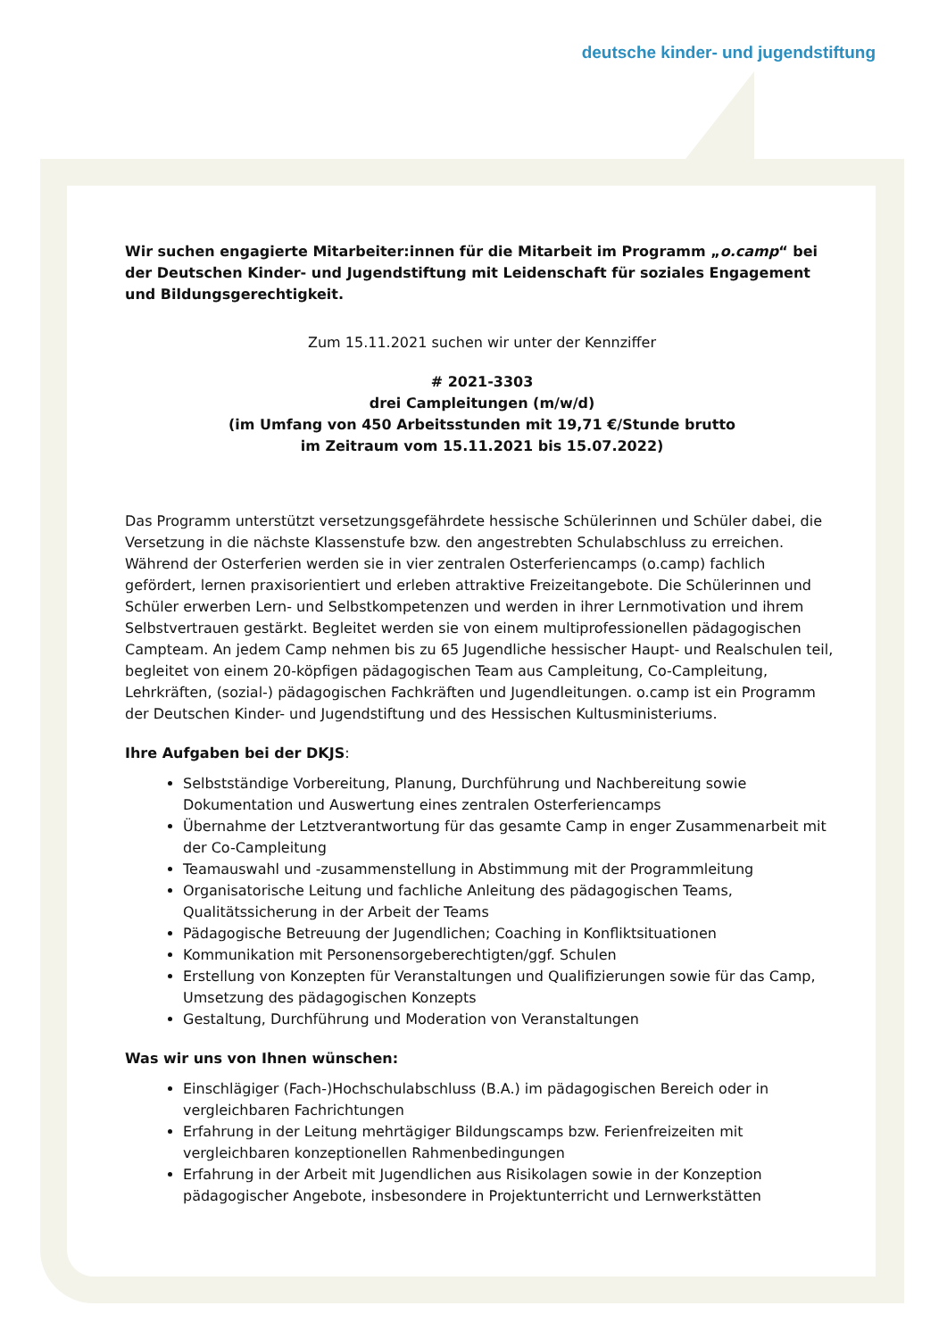deutsche kinder- und jugendstiftung
Wir suchen engagierte Mitarbeiter:innen für die Mitarbeit im Programm „o.camp“ bei der Deutschen Kinder- und Jugendstiftung mit Leidenschaft für soziales Engagement und Bildungsgerechtigkeit.
Zum 15.11.2021 suchen wir unter der Kennziffer
# 2021-3303
drei Campleitungen (m/w/d)
(im Umfang von 450 Arbeitsstunden mit 19,71 €/Stunde brutto
im Zeitraum vom 15.11.2021 bis 15.07.2022)
Das Programm unterstützt versetzungsgefährdete hessische Schülerinnen und Schüler dabei, die Versetzung in die nächste Klassenstufe bzw. den angestrebten Schulabschluss zu erreichen. Während der Osterferien werden sie in vier zentralen Osterferiencamps (o.camp) fachlich gefördert, lernen praxisorientiert und erleben attraktive Freizeitangebote. Die Schülerinnen und Schüler erwerben Lern- und Selbstkompetenzen und werden in ihrer Lernmotivation und ihrem Selbstvertrauen gestärkt. Begleitet werden sie von einem multiprofessionellen pädagogischen Campteam. An jedem Camp nehmen bis zu 65 Jugendliche hessischer Haupt- und Realschulen teil, begleitet von einem 20-köpfigen pädagogischen Team aus Campleitung, Co-Campleitung, Lehrkräften, (sozial-) pädagogischen Fachkräften und Jugendleitungen. o.camp ist ein Programm der Deutschen Kinder- und Jugendstiftung und des Hessischen Kultusministeriums.
Ihre Aufgaben bei der DKJS:
Selbstständige Vorbereitung, Planung, Durchführung und Nachbereitung sowie Dokumentation und Auswertung eines zentralen Osterferiencamps
Übernahme der Letztverantwortung für das gesamte Camp in enger Zusammenarbeit mit der Co-Campleitung
Teamauswahl und -zusammenstellung in Abstimmung mit der Programmleitung
Organisatorische Leitung und fachliche Anleitung des pädagogischen Teams, Qualitätssicherung in der Arbeit der Teams
Pädagogische Betreuung der Jugendlichen; Coaching in Konfliktsituationen
Kommunikation mit Personensorgeberechtigten/ggf. Schulen
Erstellung von Konzepten für Veranstaltungen und Qualifizierungen sowie für das Camp, Umsetzung des pädagogischen Konzepts
Gestaltung, Durchführung und Moderation von Veranstaltungen
Was wir uns von Ihnen wünschen:
Einschlägiger (Fach-)Hochschulabschluss (B.A.) im pädagogischen Bereich oder in vergleichbaren Fachrichtungen
Erfahrung in der Leitung mehrtägiger Bildungscamps bzw. Ferienfreizeiten mit vergleichbaren konzeptionellen Rahmenbedingungen
Erfahrung in der Arbeit mit Jugendlichen aus Risikolagen sowie in der Konzeption pädagogischer Angebote, insbesondere in Projektunterricht und Lernwerkstätten